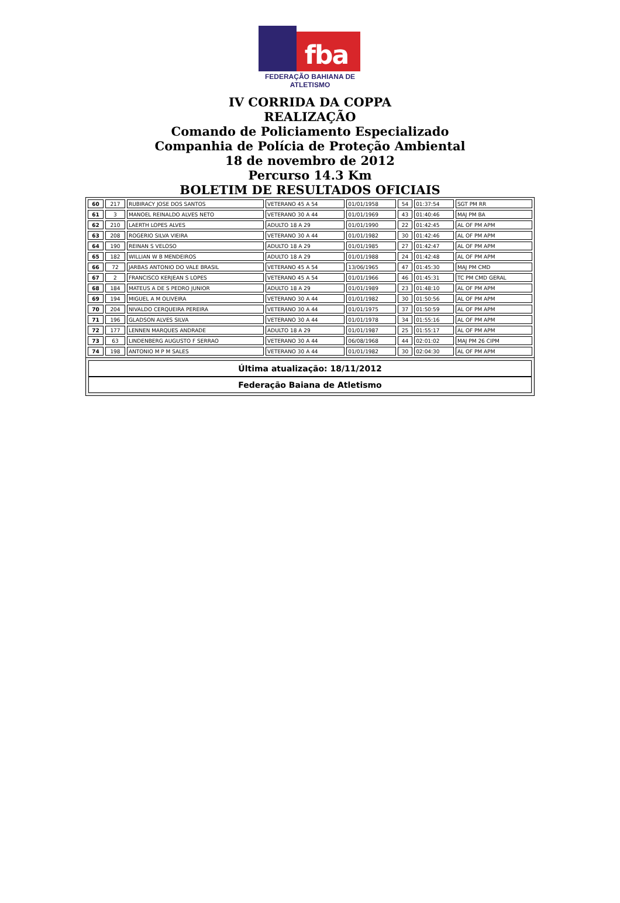fba
FEDERAÇÃO BAHIANA DE ATLETISMO
IV CORRIDA DA COPPA
REALIZAÇÃO
Comando de Policiamento Especializado
Companhia de Polícia de Proteção Ambiental
18 de novembro de 2012
Percurso 14.3 Km
BOLETIM DE RESULTADOS OFICIAIS
| 60 | 217 | RUBIRACY JOSE DOS SANTOS | VETERANO 45 A 54 | 01/01/1958 | 54 | 01:37:54 | SGT PM RR |
| 61 | 3 | MANOEL REINALDO ALVES NETO | VETERANO 30 A 44 | 01/01/1969 | 43 | 01:40:46 | MAJ PM BA |
| 62 | 210 | LAERTH LOPES ALVES | ADULTO 18 A 29 | 01/01/1990 | 22 | 01:42:45 | AL OF PM APM |
| 63 | 208 | ROGERIO SILVA VIEIRA | VETERANO 30 A 44 | 01/01/1982 | 30 | 01:42:46 | AL OF PM APM |
| 64 | 190 | REINAN S VELOSO | ADULTO 18 A 29 | 01/01/1985 | 27 | 01:42:47 | AL OF PM APM |
| 65 | 182 | WILLIAN W B MENDEIROS | ADULTO 18 A 29 | 01/01/1988 | 24 | 01:42:48 | AL OF PM APM |
| 66 | 72 | JARBAS ANTONIO DO VALE BRASIL | VETERANO 45 A 54 | 13/06/1965 | 47 | 01:45:30 | MAJ PM CMD |
| 67 | 2 | FRANCISCO KERJEAN S LOPES | VETERANO 45 A 54 | 01/01/1966 | 46 | 01:45:31 | TC PM CMD GERAL |
| 68 | 184 | MATEUS A DE S PEDRO JUNIOR | ADULTO 18 A 29 | 01/01/1989 | 23 | 01:48:10 | AL OF PM APM |
| 69 | 194 | MIGUEL A M OLIVEIRA | VETERANO 30 A 44 | 01/01/1982 | 30 | 01:50:56 | AL OF PM APM |
| 70 | 204 | NIVALDO CERQUEIRA PEREIRA | VETERANO 30 A 44 | 01/01/1975 | 37 | 01:50:59 | AL OF PM APM |
| 71 | 196 | GLADSON ALVES SILVA | VETERANO 30 A 44 | 01/01/1978 | 34 | 01:55:16 | AL OF PM APM |
| 72 | 177 | LENNEN MARQUES ANDRADE | ADULTO 18 A 29 | 01/01/1987 | 25 | 01:55:17 | AL OF PM APM |
| 73 | 63 | LINDENBERG AUGUSTO F SERRAO | VETERANO 30 A 44 | 06/08/1968 | 44 | 02:01:02 | MAJ PM 26 CIPM |
| 74 | 198 | ANTONIO M P M SALES | VETERANO 30 A 44 | 01/01/1982 | 30 | 02:04:30 | AL OF PM APM |
Última atualização: 18/11/2012
Federação Baiana de Atletismo